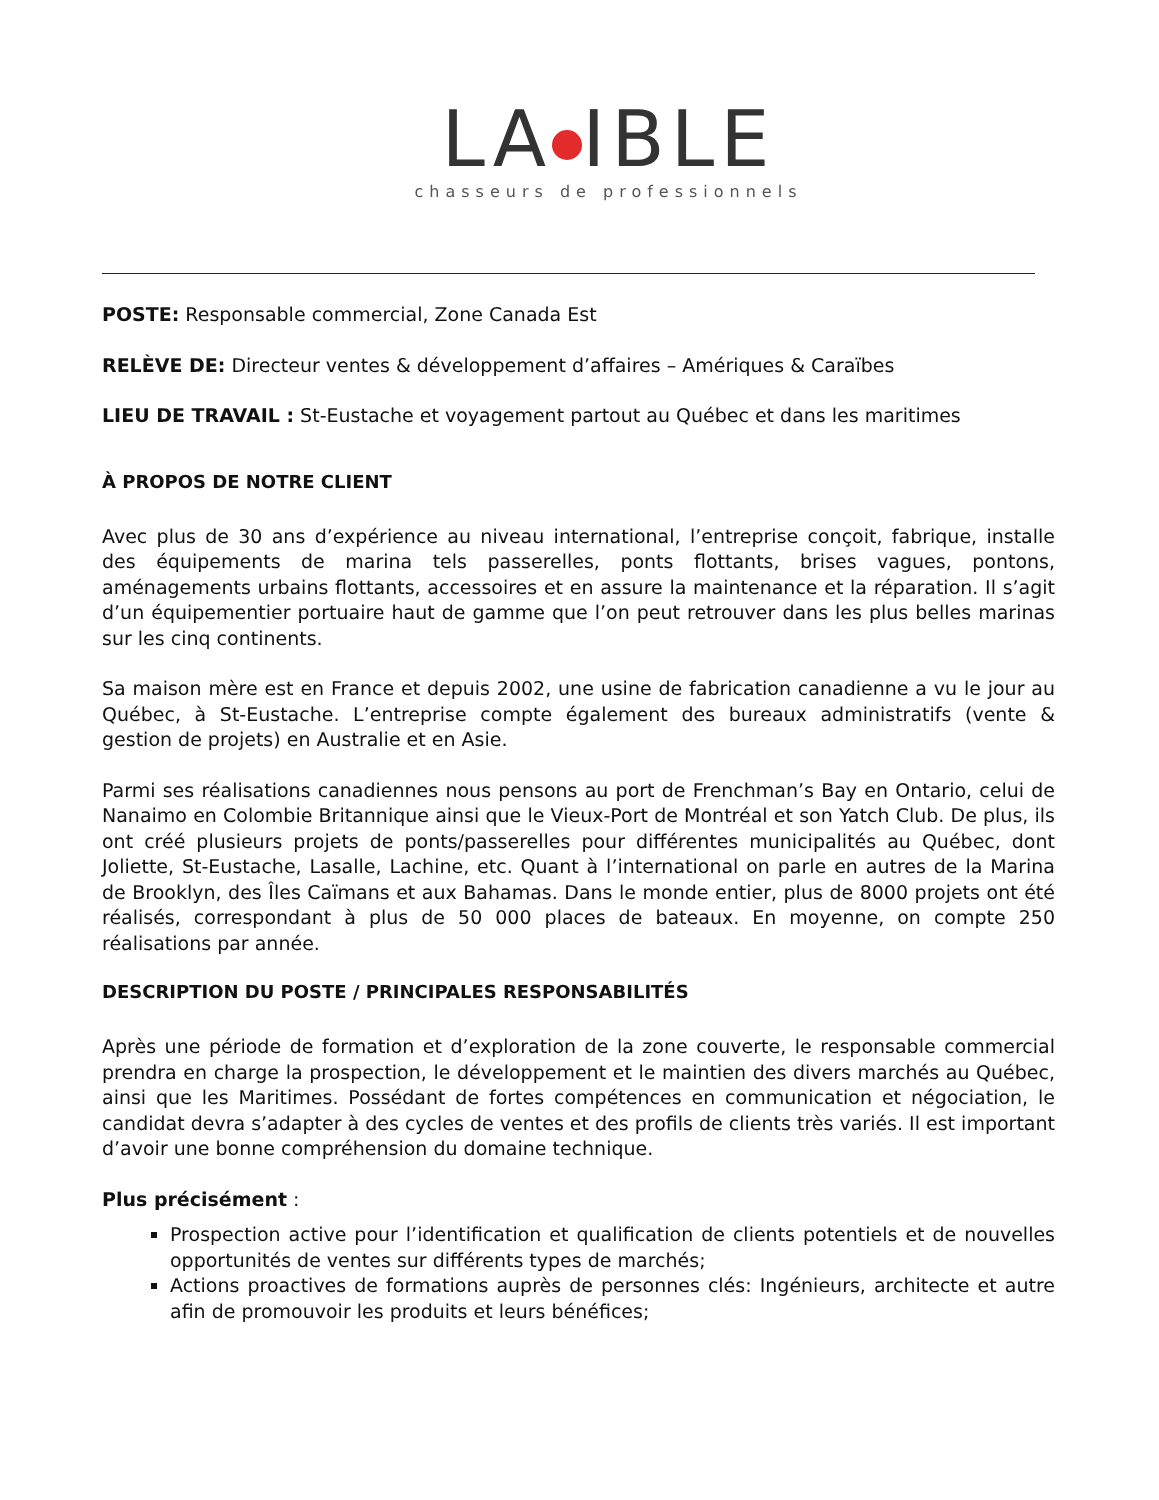LA IBLE
chasseurs de professionnels
POSTE: Responsable commercial, Zone Canada Est
RELÈVE DE: Directeur ventes & développement d’affaires – Amériques & Caraïbes
LIEU DE TRAVAIL : St-Eustache et voyagement partout au Québec et dans les maritimes
À PROPOS DE NOTRE CLIENT
Avec plus de 30 ans d’expérience au niveau international, l’entreprise conçoit, fabrique, installe des équipements de marina tels passerelles, ponts flottants, brises vagues, pontons, aménagements urbains flottants, accessoires et en assure la maintenance et la réparation. Il s’agit d’un équipementier portuaire haut de gamme que l’on peut retrouver dans les plus belles marinas sur les cinq continents.
Sa maison mère est en France et depuis 2002, une usine de fabrication canadienne a vu le jour au Québec, à St-Eustache. L’entreprise compte également des bureaux administratifs (vente & gestion de projets) en Australie et en Asie.
Parmi ses réalisations canadiennes nous pensons au port de Frenchman’s Bay en Ontario, celui de Nanaimo en Colombie Britannique ainsi que le Vieux-Port de Montréal et son Yatch Club. De plus, ils ont créé plusieurs projets de ponts/passerelles pour différentes municipalités au Québec, dont Joliette, St-Eustache, Lasalle, Lachine, etc. Quant à l’international on parle en autres de la Marina de Brooklyn, des Îles Caïmans et aux Bahamas. Dans le monde entier, plus de 8000 projets ont été réalisés, correspondant à plus de 50 000 places de bateaux. En moyenne, on compte 250 réalisations par année.
DESCRIPTION DU POSTE / PRINCIPALES RESPONSABILITÉS
Après une période de formation et d’exploration de la zone couverte, le responsable commercial prendra en charge la prospection, le développement et le maintien des divers marchés au Québec, ainsi que les Maritimes. Possédant de fortes compétences en communication et négociation, le candidat devra s’adapter à des cycles de ventes et des profils de clients très variés. Il est important d’avoir une bonne compréhension du domaine technique.
Plus précisément :
Prospection active pour l’identification et qualification de clients potentiels et de nouvelles opportunités de ventes sur différents types de marchés;
Actions proactives de formations auprès de personnes clés: Ingénieurs, architecte et autre afin de promouvoir les produits et leurs bénéfices;